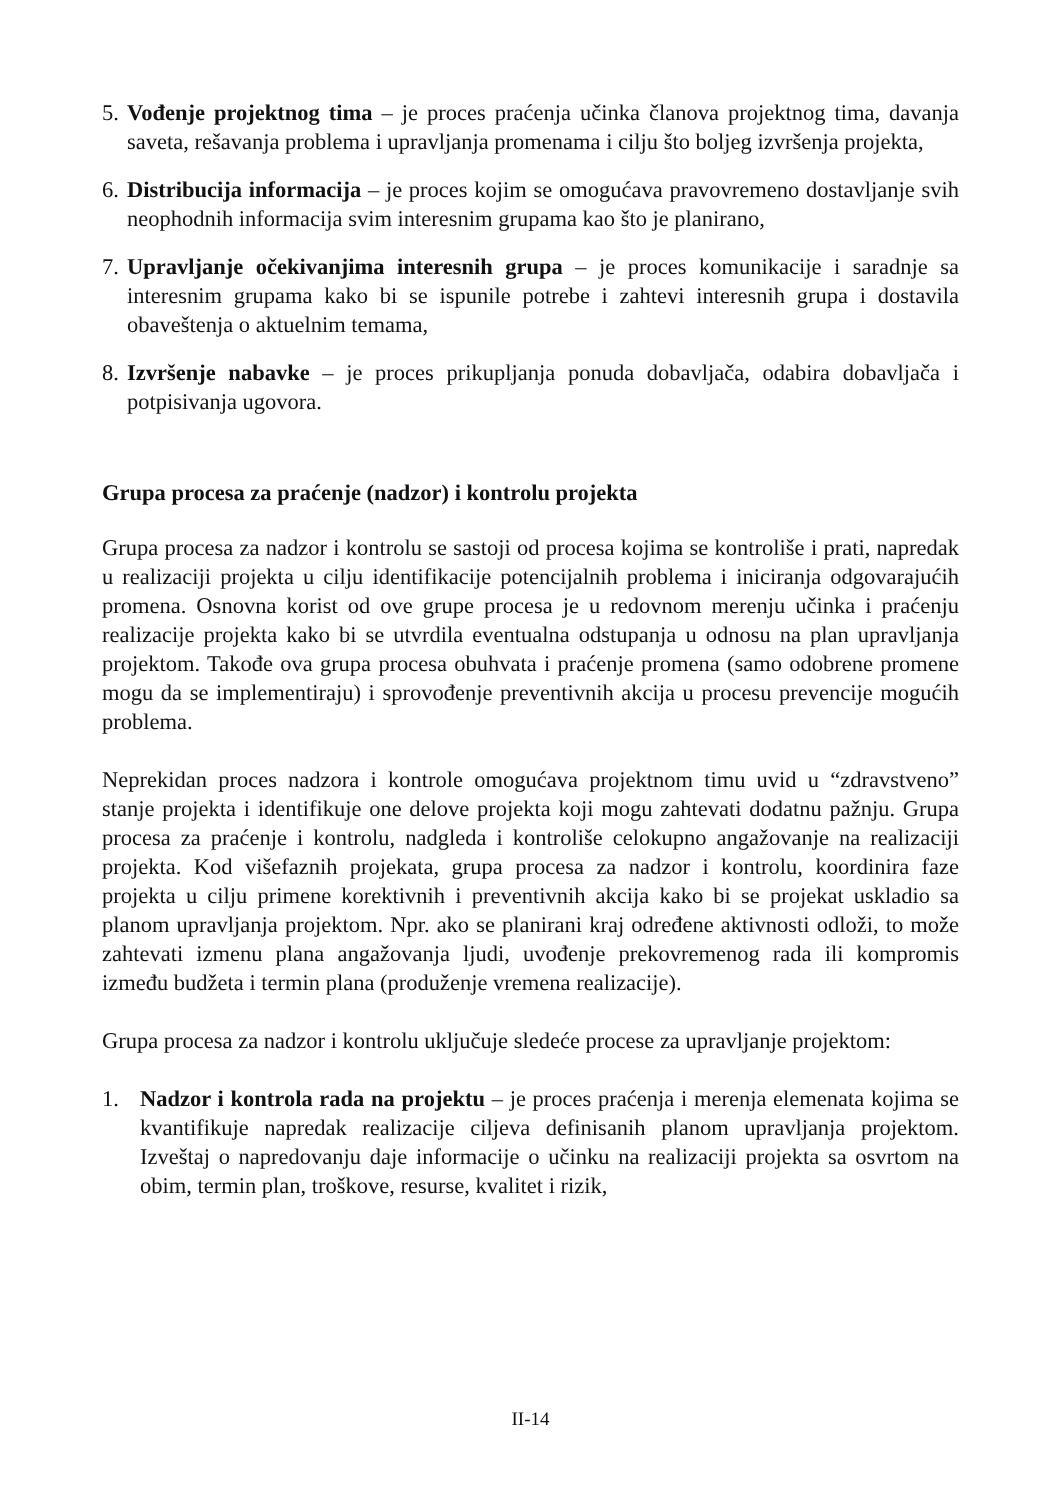5.
Vođenje projektnog tima – je proces praćenja učinka članova projektnog tima, davanja saveta, rešavanja problema i upravljanja promenama i cilju što boljeg izvršenja projekta,
6.
Distribucija informacija – je proces kojim se omogućava pravovremeno dostavljanje svih neophodnih informacija svim interesnim grupama kao što je planirano,
7.
Upravljanje očekivanjima interesnih grupa – je proces komunikacije i saradnje sa interesnim grupama kako bi se ispunile potrebe i zahtevi interesnih grupa i dostavila obaveštenja o aktuelnim temama,
8.
Izvršenje nabavke – je proces prikupljanja ponuda dobavljača, odabira dobavljača i potpisivanja ugovora.
Grupa procesa za praćenje (nadzor) i kontrolu projekta
Grupa procesa za nadzor i kontrolu se sastoji od procesa kojima se kontroliše i prati, napredak u realizaciji projekta u cilju identifikacije potencijalnih problema i iniciranja odgovarajućih promena. Osnovna korist od ove grupe procesa je u redovnom merenju učinka i praćenju realizacije projekta kako bi se utvrdila eventualna odstupanja u odnosu na plan upravljanja projektom. Takođe ova grupa procesa obuhvata i praćenje promena (samo odobrene promene mogu da se implementiraju) i sprovođenje preventivnih akcija u procesu prevencije mogućih problema.
Neprekidan proces nadzora i kontrole omogućava projektnom timu uvid u “zdravstveno” stanje projekta i identifikuje one delove projekta koji mogu zahtevati dodatnu pažnju. Grupa procesa za praćenje i kontrolu, nadgleda i kontroliše celokupno angažovanje na realizaciji projekta. Kod višefaznih projekata, grupa procesa za nadzor i kontrolu, koordinira faze projekta u cilju primene korektivnih i preventivnih akcija kako bi se projekat uskladio sa planom upravljanja projektom. Npr. ako se planirani kraj određene aktivnosti odloži, to može zahtevati izmenu plana angažovanja ljudi, uvođenje prekovremenog rada ili kompromis između budžeta i termin plana (produženje vremena realizacije).
Grupa procesa za nadzor i kontrolu uključuje sledeće procese za upravljanje projektom:
1. Nadzor i kontrola rada na projektu – je proces praćenja i merenja elemenata kojima se kvantifikuje napredak realizacije ciljeva definisanih planom upravljanja projektom. Izveštaj o napredovanju daje informacije o učinku na realizaciji projekta sa osvrtom na obim, termin plan, troškove, resurse, kvalitet i rizik,
II-14